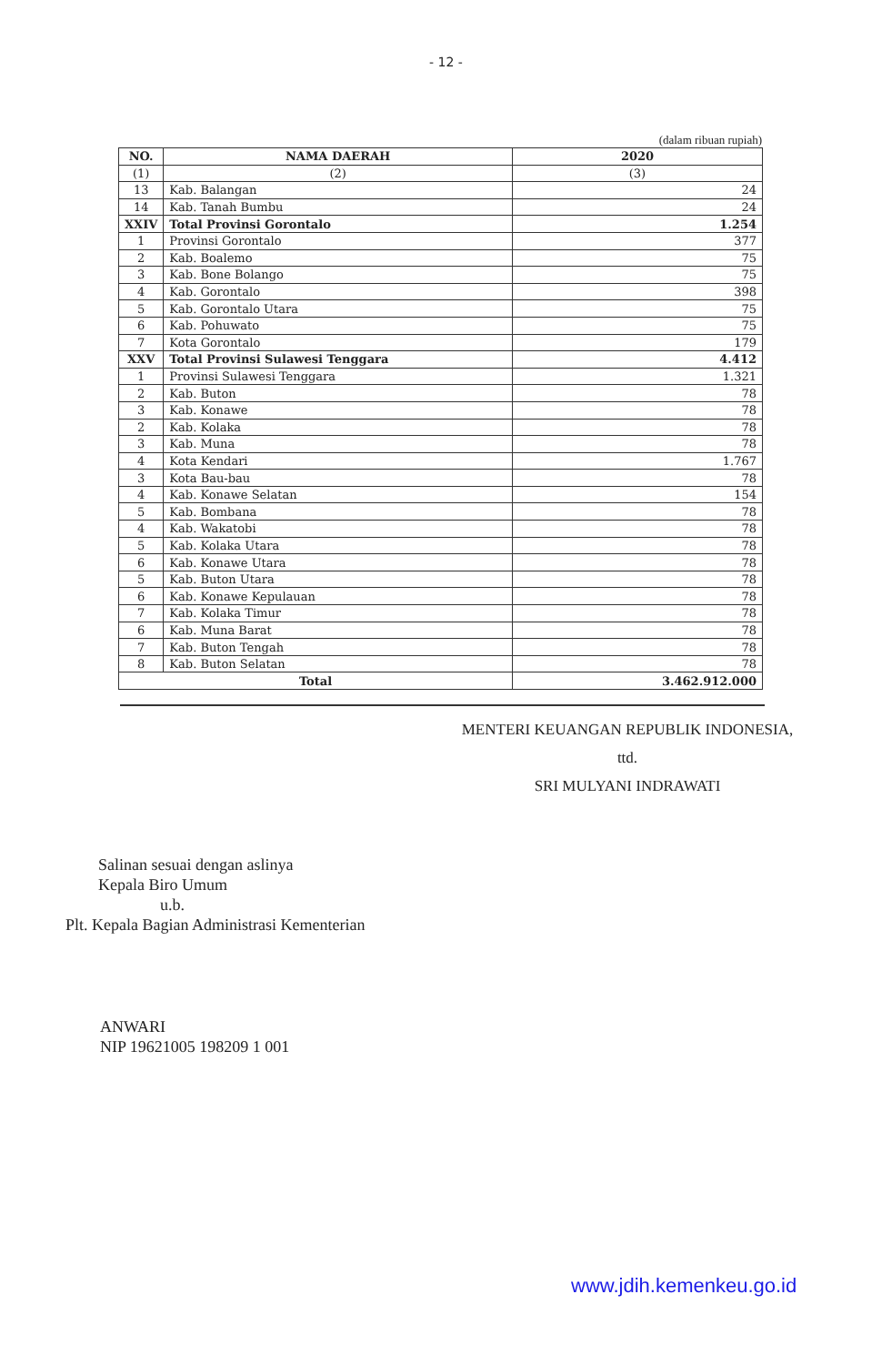- 12 -
(dalam ribuan rupiah)
| NO. | NAMA DAERAH | 2020 |
| --- | --- | --- |
| (1) | (2) | (3) |
| 13 | Kab. Balangan | 24 |
| 14 | Kab. Tanah Bumbu | 24 |
| XXIV | Total Provinsi Gorontalo | 1.254 |
| 1 | Provinsi Gorontalo | 377 |
| 2 | Kab. Boalemo | 75 |
| 3 | Kab. Bone Bolango | 75 |
| 4 | Kab. Gorontalo | 398 |
| 5 | Kab. Gorontalo Utara | 75 |
| 6 | Kab. Pohuwato | 75 |
| 7 | Kota Gorontalo | 179 |
| XXV | Total Provinsi Sulawesi Tenggara | 4.412 |
| 1 | Provinsi Sulawesi Tenggara | 1.321 |
| 2 | Kab. Buton | 78 |
| 3 | Kab. Konawe | 78 |
| 2 | Kab. Kolaka | 78 |
| 3 | Kab. Muna | 78 |
| 4 | Kota Kendari | 1.767 |
| 3 | Kota Bau-bau | 78 |
| 4 | Kab. Konawe Selatan | 154 |
| 5 | Kab. Bombana | 78 |
| 4 | Kab. Wakatobi | 78 |
| 5 | Kab. Kolaka Utara | 78 |
| 6 | Kab. Konawe Utara | 78 |
| 5 | Kab. Buton Utara | 78 |
| 6 | Kab. Konawe Kepulauan | 78 |
| 7 | Kab. Kolaka Timur | 78 |
| 6 | Kab. Muna Barat | 78 |
| 7 | Kab. Buton Tengah | 78 |
| 8 | Kab. Buton Selatan | 78 |
| Total | | 3.462.912.000 |
MENTERI KEUANGAN REPUBLIK INDONESIA,
ttd.
SRI MULYANI INDRAWATI
Salinan sesuai dengan aslinya
Kepala Biro Umum
u.b.
Plt. Kepala Bagian Administrasi Kementerian
ANWARI
NIP 19621005 198209 1 001
www.jdih.kemenkeu.go.id